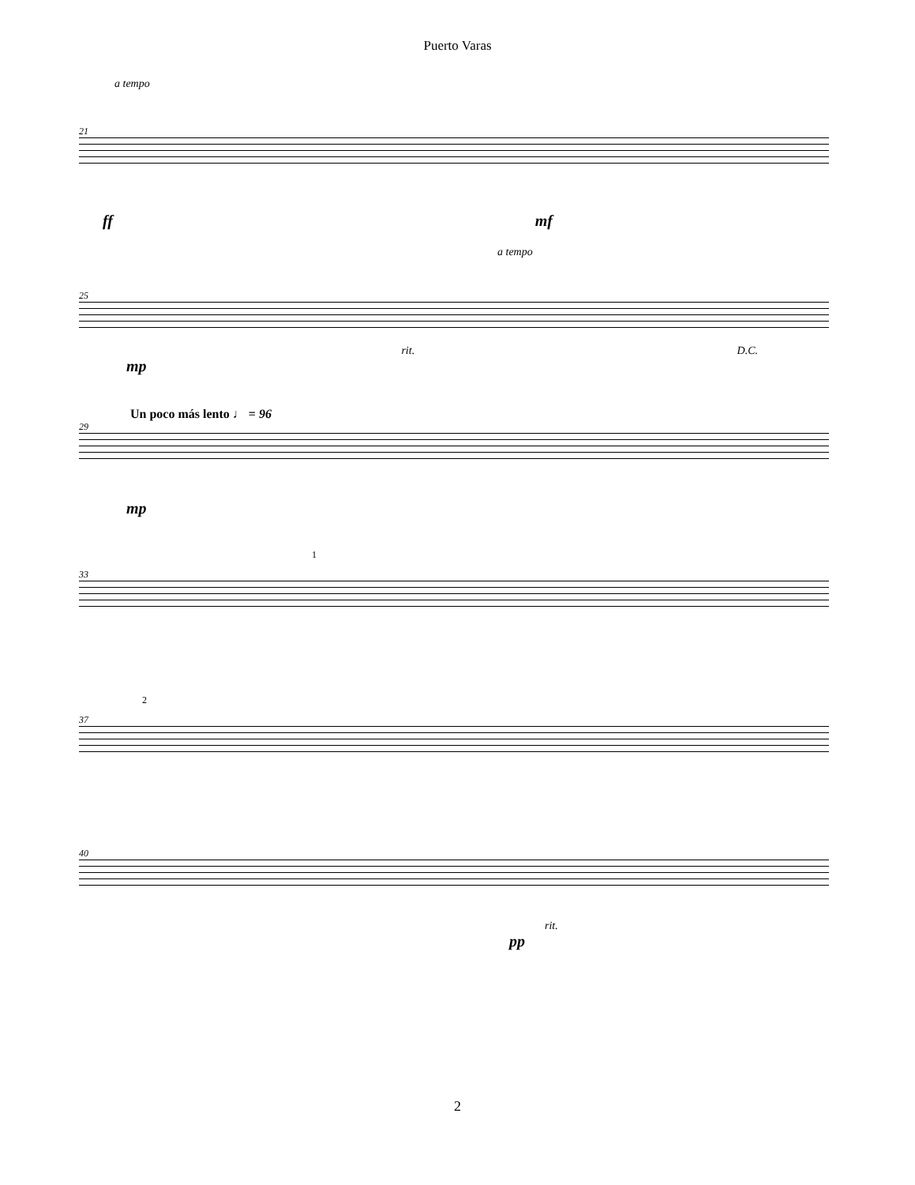Puerto Varas
a tempo
21
ff mf
a tempo
25
rit. D.C.
mp
Un poco más lento ♩ = 96
29
mp
1
33
2
37
40
rit.
pp
2